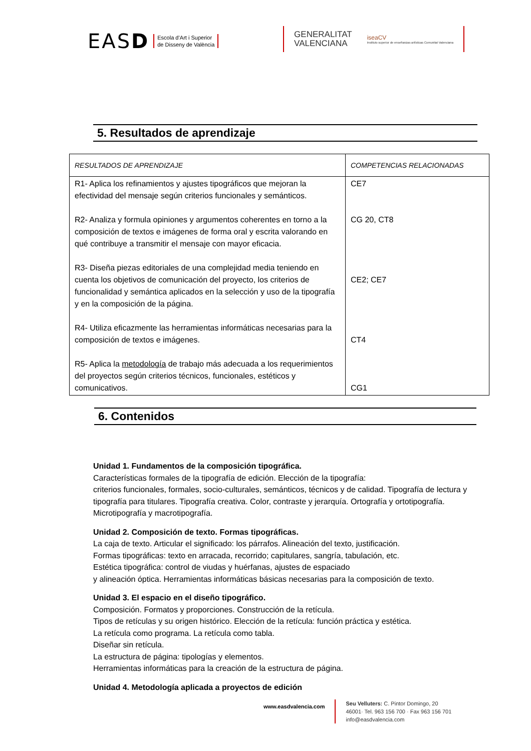EASD Escola d’Art i Superior
de Disseny de València
GENERALITAT
VALENCIANA iseaCV
Instituto superior de enseñanzas artísticas Comunitat Valenciana
5. Resultados de aprendizaje
| RESULTADOS DE APRENDIZAJE | COMPETENCIAS RELACIONADAS |
| --- | --- |
| R1- Aplica los refinamientos y ajustes tipográficos que mejoran la efectividad del mensaje según criterios funcionales y semánticos. R2- Analiza y formula opiniones y argumentos coherentes en torno a la composición de textos e imágenes de forma oral y escrita valorando en qué contribuye a transmitir el mensaje con mayor eficacia. R3- Diseña piezas editoriales de una complejidad media teniendo en cuenta los objetivos de comunicación del proyecto, los criterios de funcionalidad y semántica aplicados en la selección y uso de la tipografía y en la composición de la página. R4- Utiliza eficazmente las herramientas informáticas necesarias para la composición de textos e imágenes. R5- Aplica la metodología de trabajo más adecuada a los requerimientos del proyectos según criterios técnicos, funcionales, estéticos y comunicativos. | CE7 CG 20, CT8 CE2; CE7 CT4 CG1 |
6. Contenidos
Unidad 1. Fundamentos de la composición tipográfica.
Características formales de la tipografía de edición. Elección de la tipografía:
criterios funcionales, formales, socio-culturales, semánticos, técnicos y de calidad. Tipografía de lectura y tipografía para titulares. Tipografía creativa. Color, contraste y jerarquía. Ortografía y ortotipografía. Microtipografía y macrotipografía.
Unidad 2. Composición de texto. Formas tipográficas.
La caja de texto. Articular el significado: los párrafos. Alineación del texto, justificación.
Formas tipográficas: texto en arracada, recorrido; capitulares, sangría, tabulación, etc.
Estética tipográfica: control de viudas y huérfanas, ajustes de espaciado
y alineación óptica. Herramientas informáticas básicas necesarias para la composición de texto.
Unidad 3. El espacio en el diseño tipográfico.
Composición. Formatos y proporciones. Construcción de la retícula.
Tipos de retículas y su origen histórico. Elección de la retícula: función práctica y estética.
La retícula como programa. La retícula como tabla.
Diseñar sin retícula.
La estructura de página: tipologías y elementos.
Herramientas informáticas para la creación de la estructura de página.
Unidad 4. Metodología aplicada a proyectos de edición
www.easdvalencia.com
Seu Velluters: C. Pintor Domingo, 20
46001· Tel. 963 156 700 · Fax 963 156 701
info@easdvalencia.com